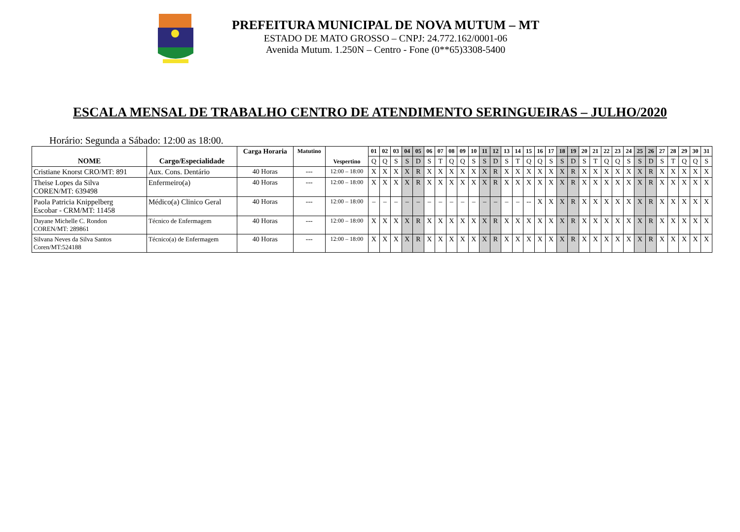PREFEITURA MUNICIPAL DE NOVA MUTUM – MT
ESTADO DE MATO GROSSO – CNPJ: 24.772.162/0001-06
Avenida Mutum. 1.250N – Centro - Fone (0**65)3308-5400
ESCALA MENSAL DE TRABALHO CENTRO DE ATENDIMENTO SERINGUEIRAS – JULHO/2020
Horário: Segunda a Sábado: 12:00 as 18:00.
| NOME | Cargo/Especialidade | Carga Horaria | Matutino | Vespertino | 01 | 02 | 03 | 04 | 05 | 06 | 07 | 08 | 09 | 10 | 11 | 12 | 13 | 14 | 15 | 16 | 17 | 18 | 19 | 20 | 21 | 22 | 23 | 24 | 25 | 26 | 27 | 28 | 29 | 30 | 31 |
| --- | --- | --- | --- | --- | --- | --- | --- | --- | --- | --- | --- | --- | --- | --- | --- | --- | --- | --- | --- | --- | --- | --- | --- | --- | --- | --- | --- | --- | --- | --- | --- | --- | --- | --- | --- |
| | | | | | Q | Q | S | S | D | S | T | Q | Q | S | S | D | S | T | Q | Q | S | S | D | S | T | Q | Q | S | S | D | S | T | Q | Q | S |
| Cristiane Knorst CRO/MT: 891 | Aux. Cons. Dentário | 40 Horas | --- | 12:00 – 18:00 | X | X | X | X | R | X | X | X | X | X | X | R | X | X | X | X | X | X | R | X | X | X | X | X | X | R | X | X | X | X | X |
| Theise Lopes da Silva COREN/MT: 639498 | Enfermeiro(a) | 40 Horas | --- | 12:00 – 18:00 | X | X | X | X | R | X | X | X | X | X | X | R | X | X | X | X | X | X | R | X | X | X | X | X | X | R | X | X | X | X | X |
| Paola Patricia Knippelberg Escobar - CRM/MT: 11458 | Médico(a) Clinico Geral | 40 Horas | --- | 12:00 – 18:00 | – | – | – | – | – | – | – | – | – | – | – | – | – | – | -- | X | X | X | R | X | X | X | X | X | X | R | X | X | X | X | X |
| Dayane Michelle C. Rondon COREN/MT: 289861 | Técnico de Enfermagem | 40 Horas | --- | 12:00 – 18:00 | X | X | X | X | R | X | X | X | X | X | X | R | X | X | X | X | X | X | R | X | X | X | X | X | X | R | X | X | X | X | X |
| Silvana Neves da Silva Santos Coren/MT:524188 | Técnico(a) de Enfermagem | 40 Horas | --- | 12:00 – 18:00 | X | X | X | X | R | X | X | X | X | X | X | R | X | X | X | X | X | X | R | X | X | X | X | X | X | R | X | X | X | X | X |